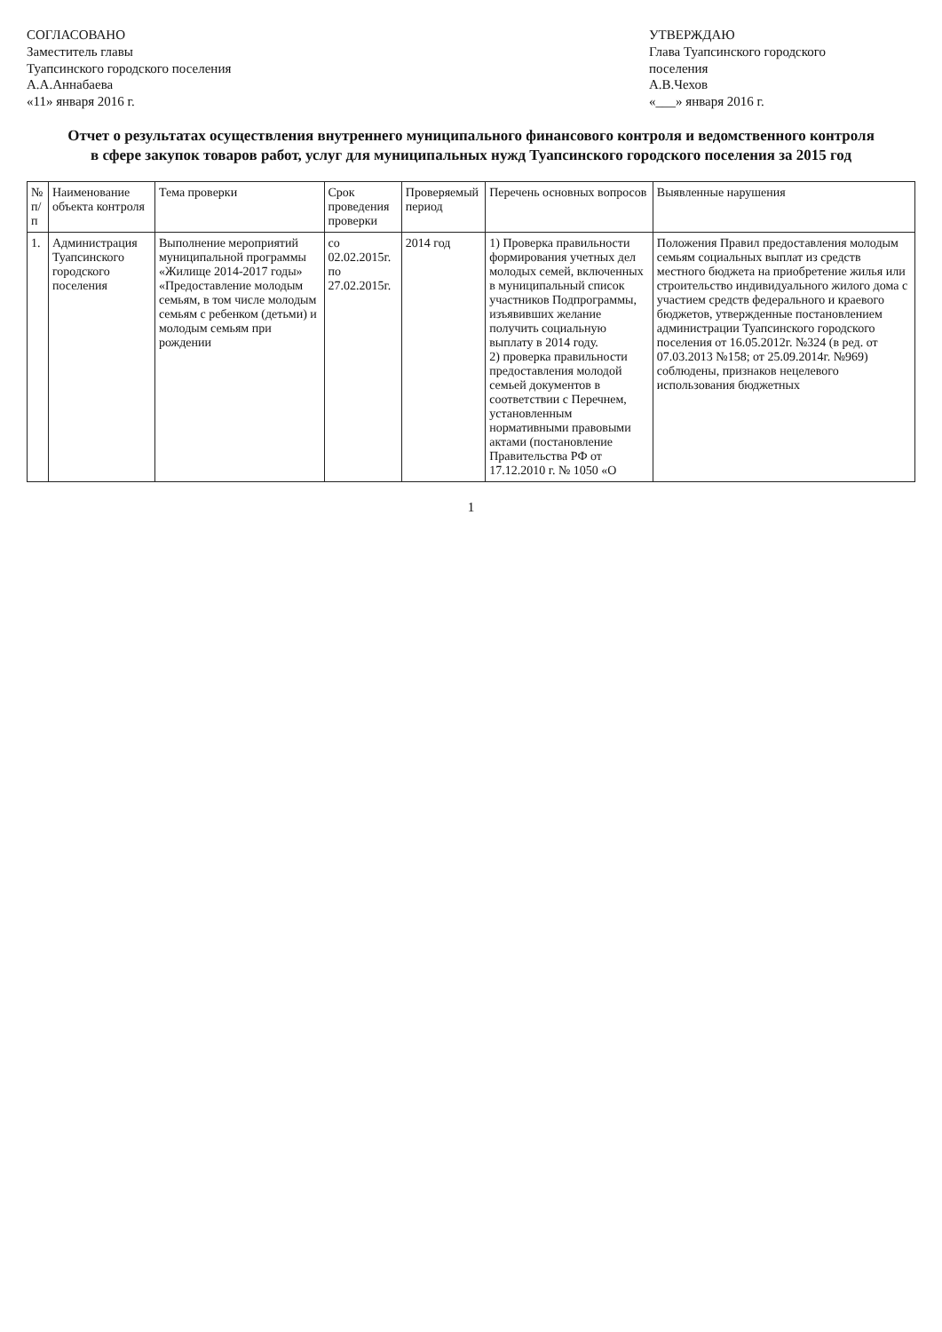СОГЛАСОВАНО
Заместитель главы
Туапсинского городского поселения
А.А.Аннабаева
«11» января 2016 г.
УТВЕРЖДАЮ
Глава Туапсинского городского
поселения
А.В.Чехов
«___» января 2016 г.
Отчет о результатах осуществления внутреннего муниципального финансового контроля и ведомственного контроля в сфере закупок товаров работ, услуг для муниципальных нужд Туапсинского городского поселения за 2015 год
| № п/п | Наименование объекта контроля | Тема проверки | Срок проведения проверки | Проверяемый период | Перечень основных вопросов | Выявленные нарушения |
| --- | --- | --- | --- | --- | --- | --- |
| 1. | Администрация Туапсинского городского поселения | Выполнение мероприятий муниципальной программы «Жилище 2014-2017 годы» «Предоставление молодым семьям, в том числе молодым семьям с ребенком (детьми) и молодым семьям при рождении | со 02.02.2015г. по 27.02.2015г. | 2014 год | 1) Проверка правильности формирования учетных дел молодых семей, включенных в муниципальный список участников Подпрограммы, изъявивших желание получить социальную выплату в 2014 году. 2) проверка правильности предоставления молодой семьей документов в соответствии с Перечнем, установленным нормативными правовыми актами (постановление Правительства РФ от 17.12.2010 г. № 1050 «О | Положения Правил предоставления молодым семьям социальных выплат из средств местного бюджета на приобретение жилья или строительство индивидуального жилого дома с участием средств федерального и краевого бюджетов, утвержденные постановлением администрации Туапсинского городского поселения от 16.05.2012г. №324 (в ред. от 07.03.2013 №158; от 25.09.2014г. №969) соблюдены, признаков нецелевого использования бюджетных |
1